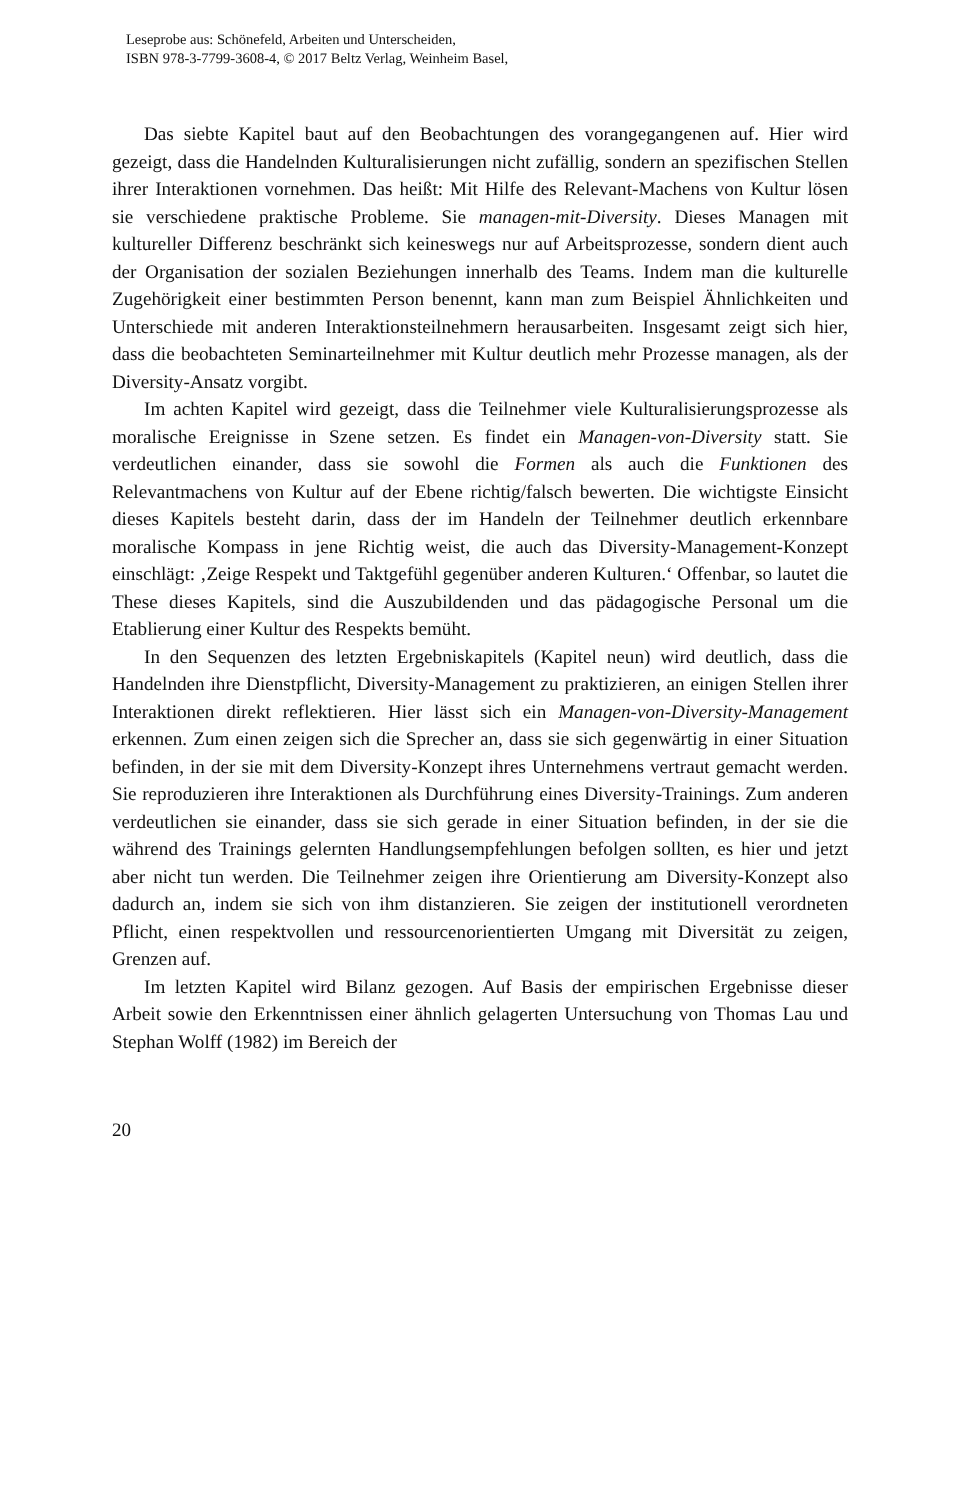Leseprobe aus: Schönefeld, Arbeiten und Unterscheiden,
ISBN 978-3-7799-3608-4, © 2017 Beltz Verlag, Weinheim Basel,
Das siebte Kapitel baut auf den Beobachtungen des vorangegangenen auf. Hier wird gezeigt, dass die Handelnden Kulturalisierungen nicht zufällig, sondern an spezifischen Stellen ihrer Interaktionen vornehmen. Das heißt: Mit Hilfe des Relevant-Machens von Kultur lösen sie verschiedene praktische Probleme. Sie managen-mit-Diversity. Dieses Managen mit kultureller Differenz beschränkt sich keineswegs nur auf Arbeitsprozesse, sondern dient auch der Organisation der sozialen Beziehungen innerhalb des Teams. Indem man die kulturelle Zugehörigkeit einer bestimmten Person benennt, kann man zum Beispiel Ähnlichkeiten und Unterschiede mit anderen Interaktionsteilnehmern herausarbeiten. Insgesamt zeigt sich hier, dass die beobachteten Seminarteilnehmer mit Kultur deutlich mehr Prozesse managen, als der Diversity-Ansatz vorgibt.
Im achten Kapitel wird gezeigt, dass die Teilnehmer viele Kulturalisierungsprozesse als moralische Ereignisse in Szene setzen. Es findet ein Managen-von-Diversity statt. Sie verdeutlichen einander, dass sie sowohl die Formen als auch die Funktionen des Relevantmachens von Kultur auf der Ebene richtig/falsch bewerten. Die wichtigste Einsicht dieses Kapitels besteht darin, dass der im Handeln der Teilnehmer deutlich erkennbare moralische Kompass in jene Richtig weist, die auch das Diversity-Management-Konzept einschlägt: ‚Zeige Respekt und Taktgefühl gegenüber anderen Kulturen.‘ Offenbar, so lautet die These dieses Kapitels, sind die Auszubildenden und das pädagogische Personal um die Etablierung einer Kultur des Respekts bemüht.
In den Sequenzen des letzten Ergebniskapitels (Kapitel neun) wird deutlich, dass die Handelnden ihre Dienstpflicht, Diversity-Management zu praktizieren, an einigen Stellen ihrer Interaktionen direkt reflektieren. Hier lässt sich ein Managen-von-Diversity-Management erkennen. Zum einen zeigen sich die Sprecher an, dass sie sich gegenwärtig in einer Situation befinden, in der sie mit dem Diversity-Konzept ihres Unternehmens vertraut gemacht werden. Sie reproduzieren ihre Interaktionen als Durchführung eines Diversity-Trainings. Zum anderen verdeutlichen sie einander, dass sie sich gerade in einer Situation befinden, in der sie die während des Trainings gelernten Handlungsempfehlungen befolgen sollten, es hier und jetzt aber nicht tun werden. Die Teilnehmer zeigen ihre Orientierung am Diversity-Konzept also dadurch an, indem sie sich von ihm distanzieren. Sie zeigen der institutionell verordneten Pflicht, einen respektvollen und ressourcenorientierten Umgang mit Diversität zu zeigen, Grenzen auf.
Im letzten Kapitel wird Bilanz gezogen. Auf Basis der empirischen Ergebnisse dieser Arbeit sowie den Erkenntnissen einer ähnlich gelagerten Untersuchung von Thomas Lau und Stephan Wolff (1982) im Bereich der
20